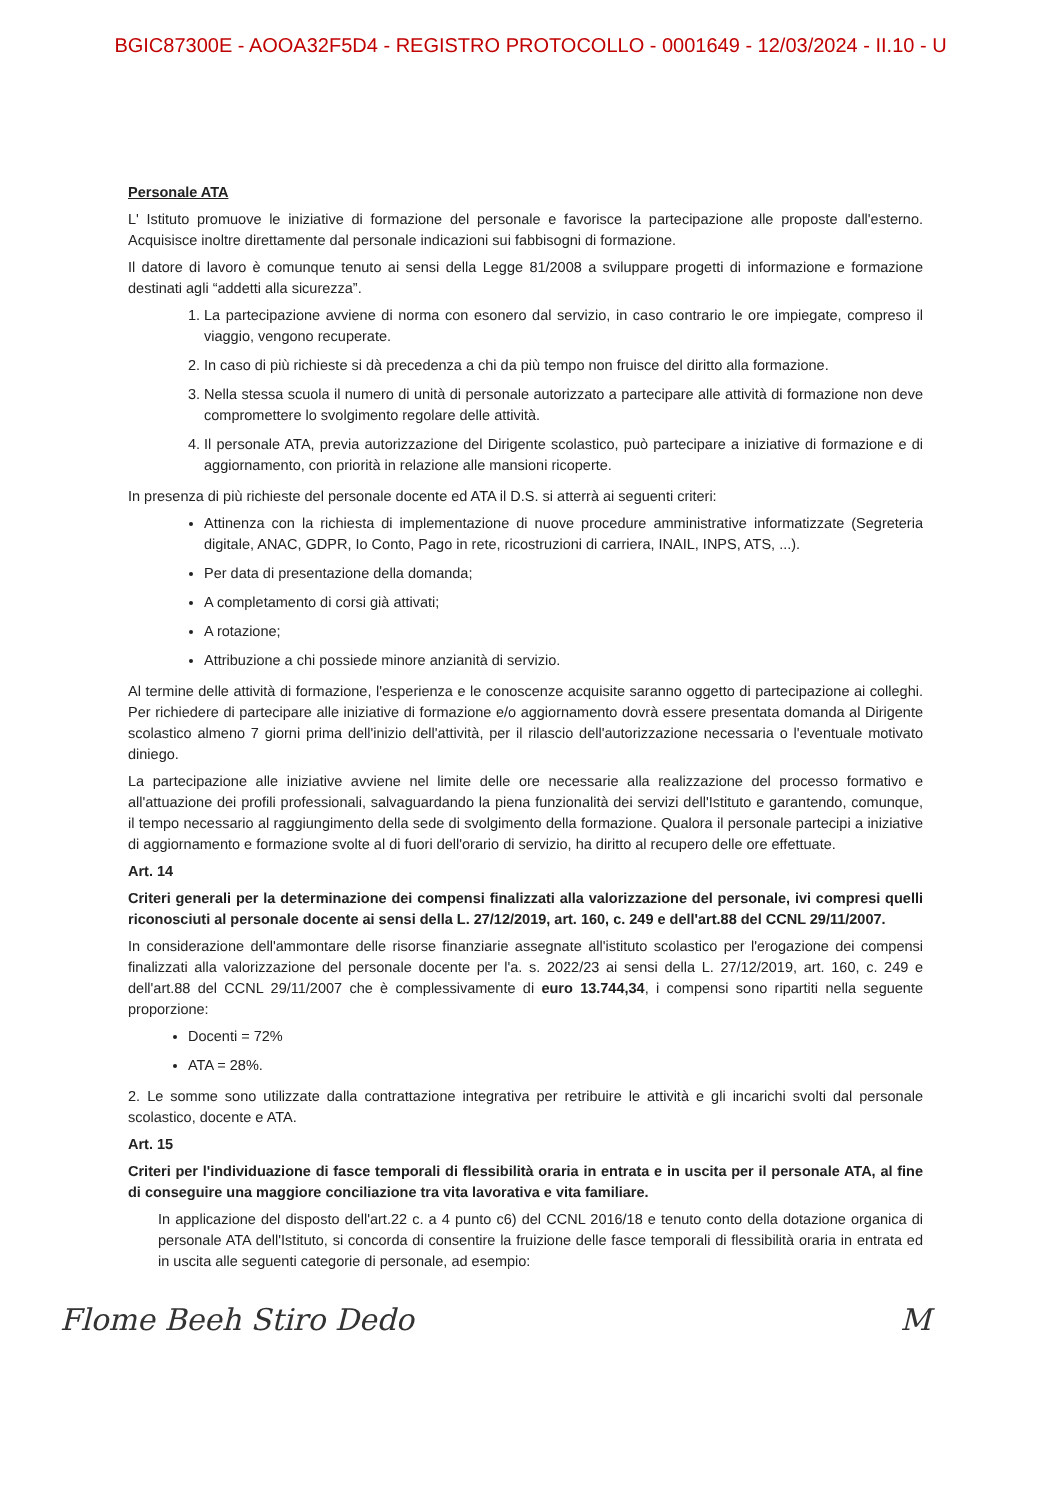BGIC87300E - AOOA32F5D4 - REGISTRO PROTOCOLLO - 0001649 - 12/03/2024 - II.10 - U
Personale ATA
L' Istituto promuove le iniziative di formazione del personale e favorisce la partecipazione alle proposte dall'esterno. Acquisisce inoltre direttamente dal personale indicazioni sui fabbisogni di formazione.
Il datore di lavoro è comunque tenuto ai sensi della Legge 81/2008 a sviluppare progetti di informazione e formazione destinati agli “addetti alla sicurezza”.
1. La partecipazione avviene di norma con esonero dal servizio, in caso contrario le ore impiegate, compreso il viaggio, vengono recuperate.
2. In caso di più richieste si dà precedenza a chi da più tempo non fruisce del diritto alla formazione.
3. Nella stessa scuola il numero di unità di personale autorizzato a partecipare alle attività di formazione non deve compromettere lo svolgimento regolare delle attività.
4. Il personale ATA, previa autorizzazione del Dirigente scolastico, può partecipare a iniziative di formazione e di aggiornamento, con priorità in relazione alle mansioni ricoperte.
In presenza di più richieste del personale docente ed ATA il D.S. si atterrà ai seguenti criteri:
Attinenza con la richiesta di implementazione di nuove procedure amministrative informatizzate (Segreteria digitale, ANAC, GDPR, Io Conto, Pago in rete, ricostruzioni di carriera, INAIL, INPS, ATS, ...).
Per data di presentazione della domanda;
A completamento di corsi già attivati;
A rotazione;
Attribuzione a chi possiede minore anzianità di servizio.
Al termine delle attività di formazione, l'esperienza e le conoscenze acquisite saranno oggetto di partecipazione ai colleghi. Per richiedere di partecipare alle iniziative di formazione e/o aggiornamento dovrà essere presentata domanda al Dirigente scolastico almeno 7 giorni prima dell'inizio dell'attività, per il rilascio dell'autorizzazione necessaria o l'eventuale motivato diniego.
La partecipazione alle iniziative avviene nel limite delle ore necessarie alla realizzazione del processo formativo e all'attuazione dei profili professionali, salvaguardando la piena funzionalità dei servizi dell'Istituto e garantendo, comunque, il tempo necessario al raggiungimento della sede di svolgimento della formazione. Qualora il personale partecipi a iniziative di aggiornamento e formazione svolte al di fuori dell'orario di servizio, ha diritto al recupero delle ore effettuate.
Art. 14
Criteri generali per la determinazione dei compensi finalizzati alla valorizzazione del personale, ivi compresi quelli riconosciuti al personale docente ai sensi della L. 27/12/2019, art. 160, c. 249 e dell'art.88 del CCNL 29/11/2007.
In considerazione dell'ammontare delle risorse finanziarie assegnate all'istituto scolastico per l'erogazione dei compensi finalizzati alla valorizzazione del personale docente per l'a. s. 2022/23 ai sensi della L. 27/12/2019, art. 160, c. 249 e dell'art.88 del CCNL 29/11/2007 che è complessivamente di euro 13.744,34, i compensi sono ripartiti nella seguente proporzione:
Docenti = 72%
ATA = 28%.
2. Le somme sono utilizzate dalla contrattazione integrativa per retribuire le attività e gli incarichi svolti dal personale scolastico, docente e ATA.
Art. 15
Criteri per l'individuazione di fasce temporali di flessibilità oraria in entrata e in uscita per il personale ATA, al fine di conseguire una maggiore conciliazione tra vita lavorativa e vita familiare.
In applicazione del disposto dell'art.22 c. a 4 punto c6) del CCNL 2016/18 e tenuto conto della dotazione organica di personale ATA dell'Istituto, si concorda di consentire la fruizione delle fasce temporali di flessibilità oraria in entrata ed in uscita alle seguenti categorie di personale, ad esempio:
Flome Beeh Stiro Dedo M